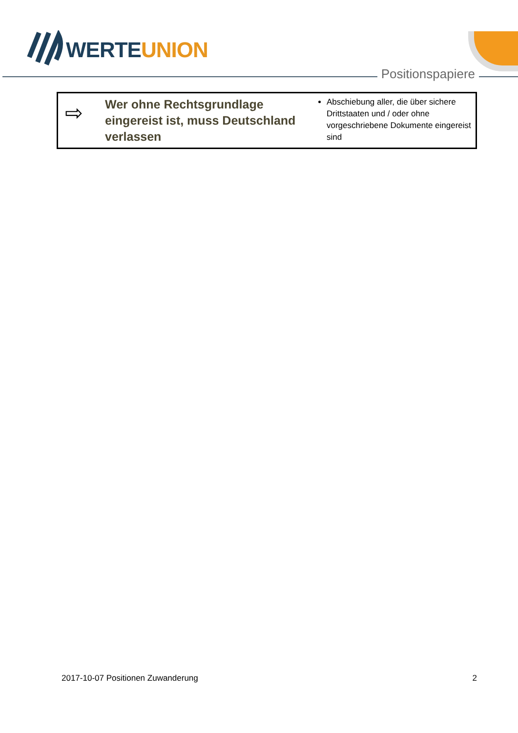WERTEUNION
Positionspapiere
| ⇨ | Wer ohne Rechtsgrundlage eingereist ist, muss Deutschland verlassen | Abschiebung aller, die über sichere Drittstaaten und / oder ohne vorgeschriebene Dokumente eingereist sind |
2017-10-07 Positionen Zuwanderung 2